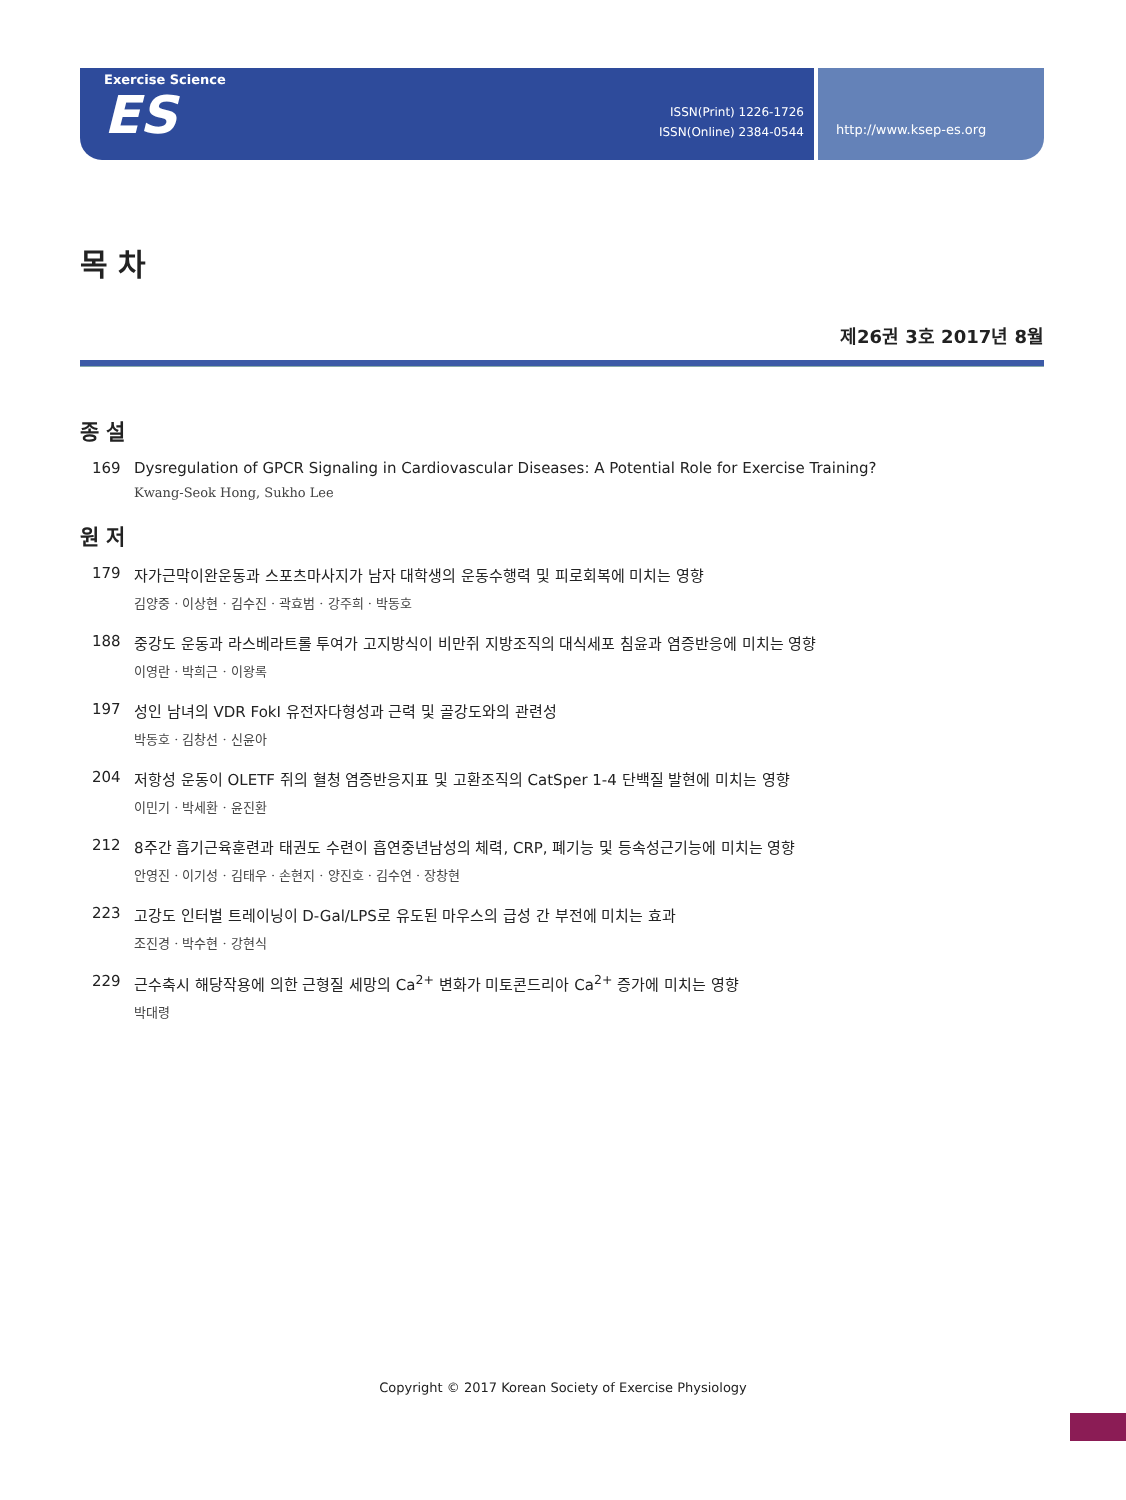Exercise Science
ES
ISSN(Print) 1226-1726
ISSN(Online) 2384-0544
http://www.ksep-es.org
목 차
제26권 3호 2017년 8월
종 설
169 Dysregulation of GPCR Signaling in Cardiovascular Diseases: A Potential Role for Exercise Training?
Kwang-Seok Hong, Sukho Lee
원 저
179 자가근막이완운동과 스포츠마사지가 남자 대학생의 운동수행력 및 피로회복에 미치는 영향
김양중 · 이상현 · 김수진 · 곽효범 · 강주희 · 박동호
188 중강도 운동과 라스베라트롤 투여가 고지방식이 비만쥐 지방조직의 대식세포 침윤과 염증반응에 미치는 영향
이영란 · 박희근 · 이왕록
197 성인 남녀의 VDR FokI 유전자다형성과 근력 및 골강도와의 관련성
박동호 · 김창선 · 신윤아
204 저항성 운동이 OLETF 쥐의 혈청 염증반응지표 및 고환조직의 CatSper 1-4 단백질 발현에 미치는 영향
이민기 · 박세환 · 윤진환
212 8주간 흡기근육훈련과 태권도 수련이 흡연중년남성의 체력, CRP, 폐기능 및 등속성근기능에 미치는 영향
안영진 · 이기성 · 김태우 · 손현지 · 양진호 · 김수연 · 장창현
223 고강도 인터벌 트레이닝이 D-Gal/LPS로 유도된 마우스의 급성 간 부전에 미치는 효과
조진경 · 박수현 · 강현식
229 근수축시 해당작용에 의한 근형질 세망의 Ca<sup>2+</sup> 변화가 미토콘드리아 Ca<sup>2+</sup> 증가에 미치는 영향
박대령
Copyright © 2017 Korean Society of Exercise Physiology